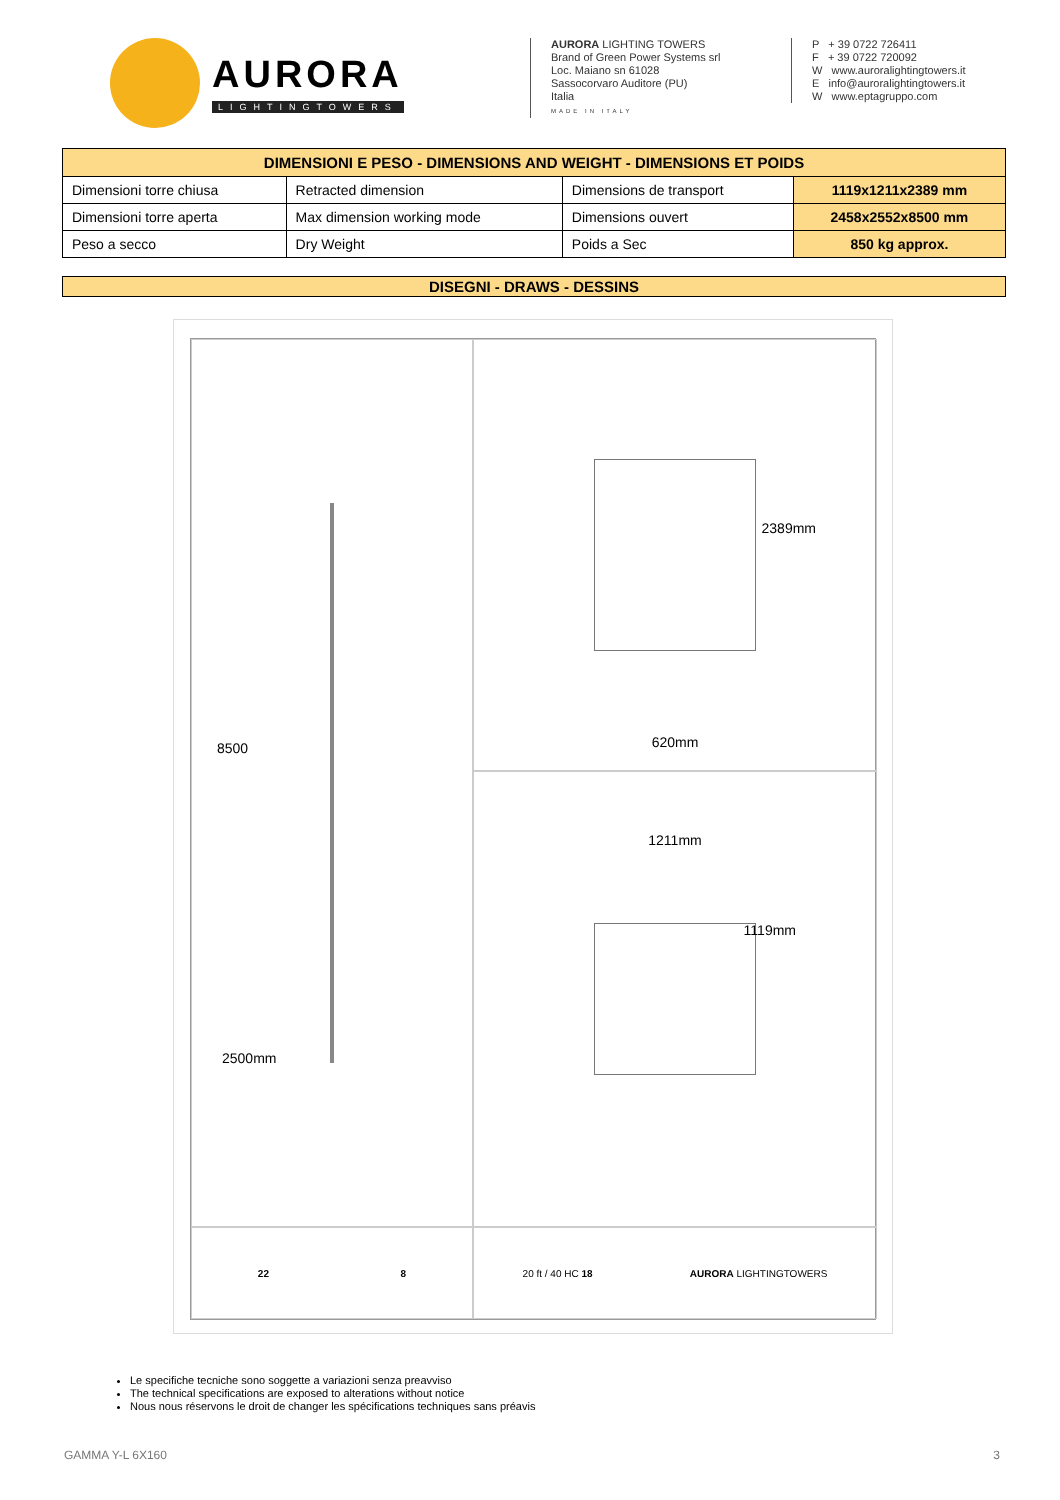AURORA
LIGHTINGTOWERS
AURORA LIGHTING TOWERS
Brand of Green Power Systems srl
Loc. Maiano sn 61028
Sassocorvaro Auditore (PU)
Italia
MADE IN ITALY
P + 39 0722 726411
F + 39 0722 720092
W www.auroralightingtowers.it
E info@auroralightingtowers.it
W www.eptagruppo.com
| DIMENSIONI E PESO - DIMENSIONS AND WEIGHT - DIMENSIONS ET POIDS | | | |
| --- | --- | --- | --- |
| Dimensioni torre chiusa | Retracted dimension | Dimensions de transport | 1119x1211x2389 mm |
| Dimensioni torre aperta | Max dimension working mode | Dimensions ouvert | 2458x2552x8500 mm |
| Peso a secco | Dry Weight | Poids a Sec | 850 kg approx. |
DISEGNI - DRAWS - DESSINS
8500
2500mm
2389mm
620mm
1211mm
1119mm
22 8
20 ft / 40 HC 18 AURORA LIGHTINGTOWERS
Le specifiche tecniche sono soggette a variazioni senza preavviso
The technical specifications are exposed to alterations without notice
Nous nous réservons le droit de changer les spécifications techniques sans préavis
GAMMA Y-L 6X160 3